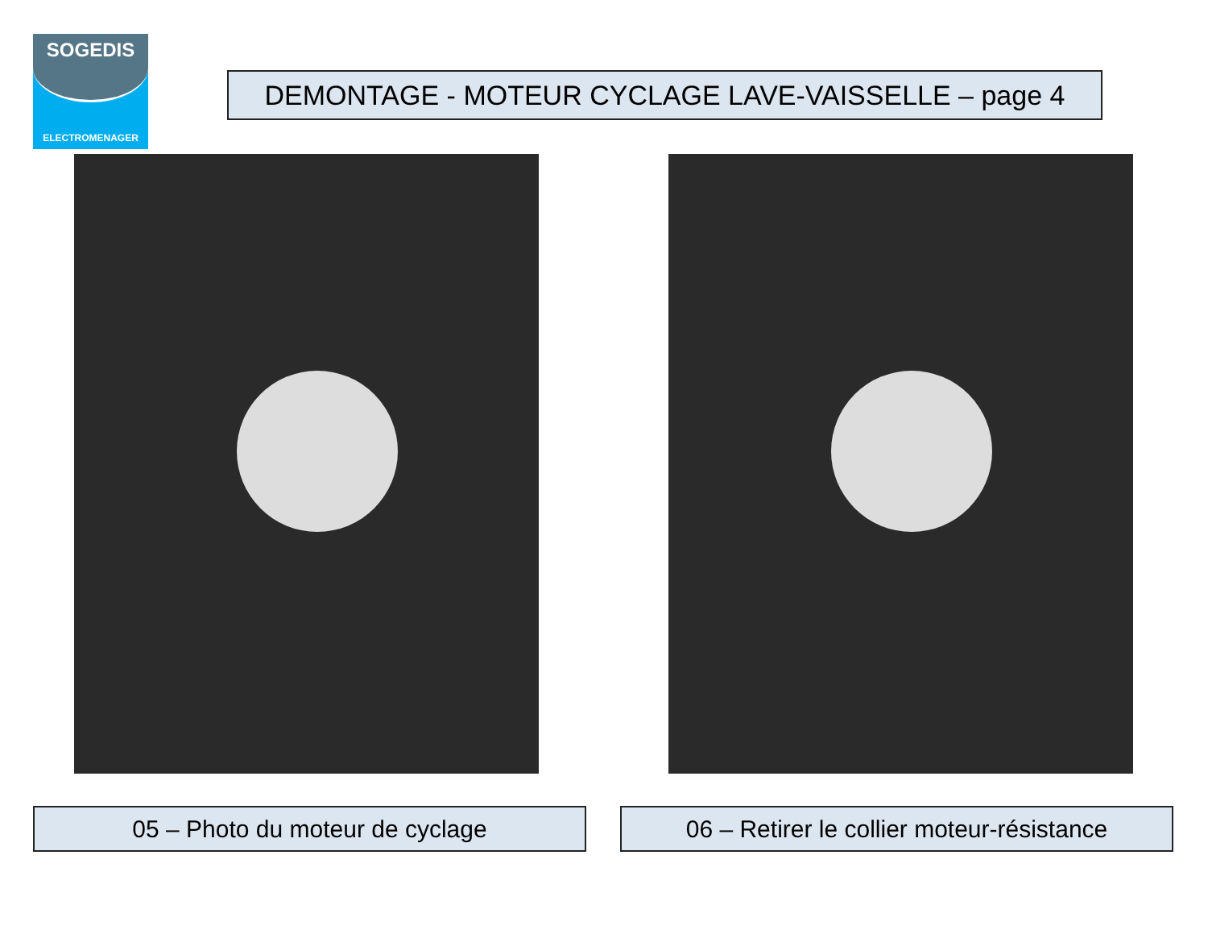SOGEDIS
ELECTROMENAGER
DEMONTAGE - MOTEUR CYCLAGE LAVE-VAISSELLE – page 4
05 – Photo du moteur de cyclage
06 – Retirer le collier moteur-résistance